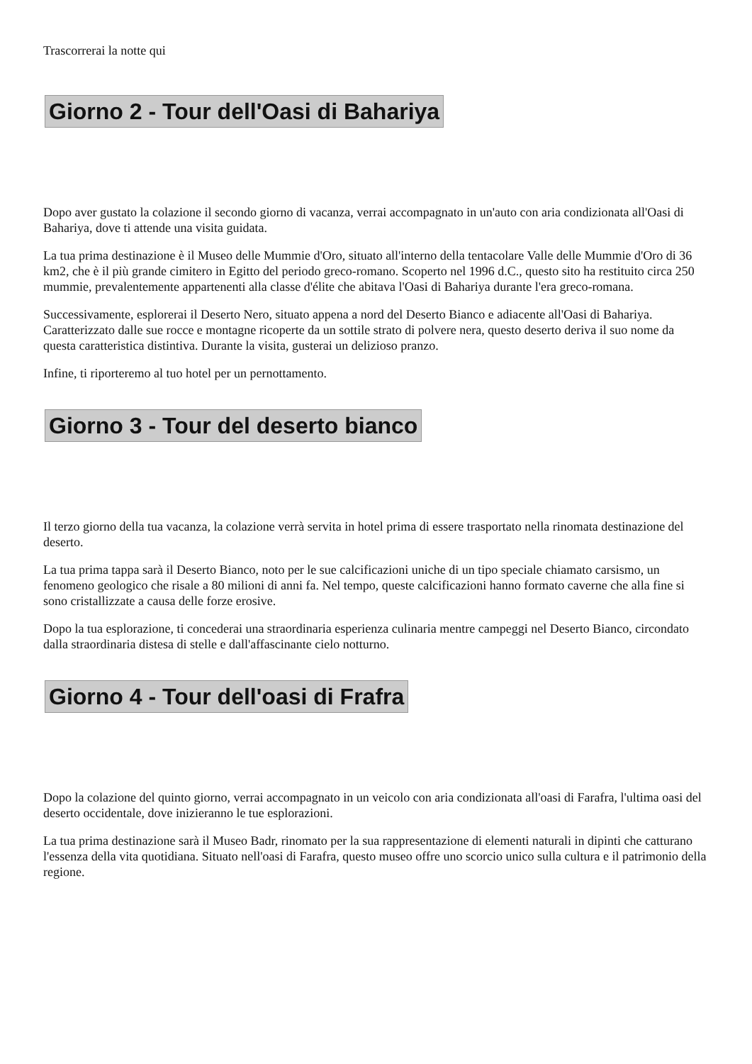Trascorrerai la notte qui
Giorno 2 - Tour dell'Oasi di Bahariya
Dopo aver gustato la colazione il secondo giorno di vacanza, verrai accompagnato in un'auto con aria condizionata all'Oasi di Bahariya, dove ti attende una visita guidata.
La tua prima destinazione è il Museo delle Mummie d'Oro, situato all'interno della tentacolare Valle delle Mummie d'Oro di 36 km2, che è il più grande cimitero in Egitto del periodo greco-romano. Scoperto nel 1996 d.C., questo sito ha restituito circa 250 mummie, prevalentemente appartenenti alla classe d'élite che abitava l'Oasi di Bahariya durante l'era greco-romana.
Successivamente, esplorerai il Deserto Nero, situato appena a nord del Deserto Bianco e adiacente all'Oasi di Bahariya. Caratterizzato dalle sue rocce e montagne ricoperte da un sottile strato di polvere nera, questo deserto deriva il suo nome da questa caratteristica distintiva. Durante la visita, gusterai un delizioso pranzo.
Infine, ti riporteremo al tuo hotel per un pernottamento.
Giorno 3 - Tour del deserto bianco
Il terzo giorno della tua vacanza, la colazione verrà servita in hotel prima di essere trasportato nella rinomata destinazione del deserto.
La tua prima tappa sarà il Deserto Bianco, noto per le sue calcificazioni uniche di un tipo speciale chiamato carsismo, un fenomeno geologico che risale a 80 milioni di anni fa. Nel tempo, queste calcificazioni hanno formato caverne che alla fine si sono cristallizzate a causa delle forze erosive.
Dopo la tua esplorazione, ti concederai una straordinaria esperienza culinaria mentre campeggi nel Deserto Bianco, circondato dalla straordinaria distesa di stelle e dall'affascinante cielo notturno.
Giorno 4 - Tour dell'oasi di Frafra
Dopo la colazione del quinto giorno, verrai accompagnato in un veicolo con aria condizionata all'oasi di Farafra, l'ultima oasi del deserto occidentale, dove inizieranno le tue esplorazioni.
La tua prima destinazione sarà il Museo Badr, rinomato per la sua rappresentazione di elementi naturali in dipinti che catturano l'essenza della vita quotidiana. Situato nell'oasi di Farafra, questo museo offre uno scorcio unico sulla cultura e il patrimonio della regione.